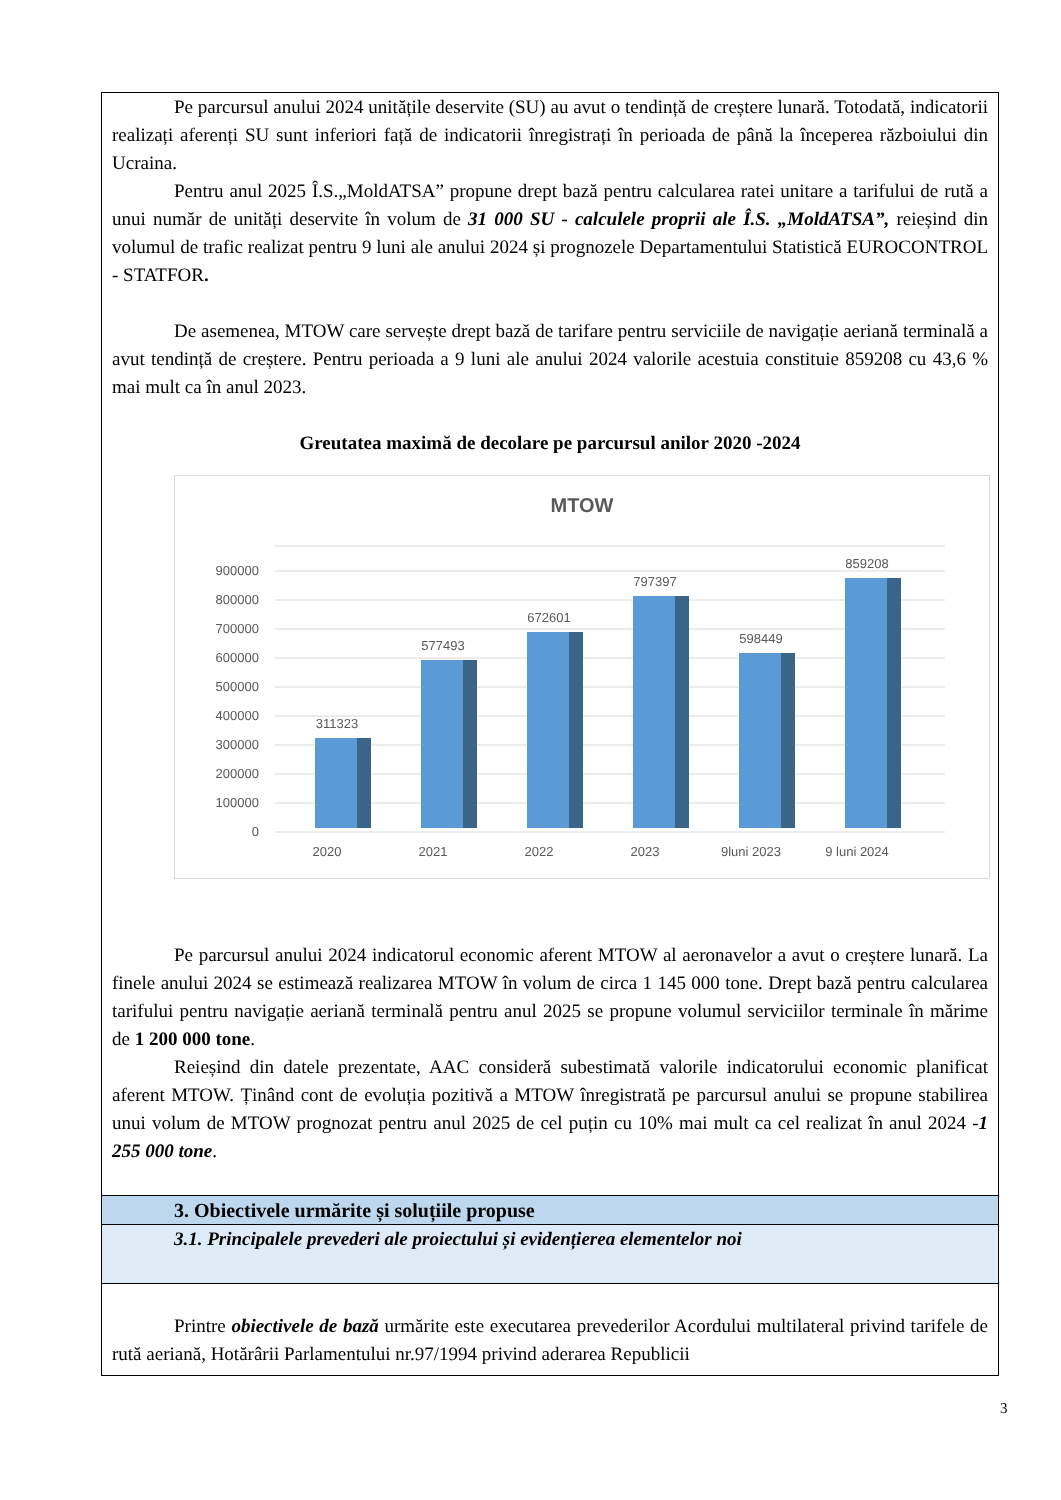Pe parcursul anului 2024 unitățile deservite (SU) au avut o tendință de creștere lunară. Totodată, indicatorii realizați aferenți SU sunt inferiori față de indicatorii înregistrați în perioada de până la începerea războiului din Ucraina.
Pentru anul 2025 Î.S.„MoldATSA” propune drept bază pentru calcularea ratei unitare a tarifului de rută a unui număr de unități deservite în volum de 31 000 SU - calculele proprii ale Î.S. „MoldATSA”, reieșind din volumul de trafic realizat pentru 9 luni ale anului 2024 și prognozele Departamentului Statistică EUROCONTROL - STATFOR.
De asemenea, MTOW care servește drept bază de tarifare pentru serviciile de navigație aeriană terminală a avut tendință de creștere. Pentru perioada a 9 luni ale anului 2024 valorile acestuia constituie 859208 cu 43,6 % mai mult ca în anul 2023.
Greutatea maximă de decolare pe parcursul anilor 2020 -2024
MTOW
0
100000
200000
300000
400000
500000
600000
700000
800000
900000
311323
577493
672601
797397
598449
859208
2020
2021
2022
2023
9luni 2023
9 luni 2024
Pe parcursul anului 2024 indicatorul economic aferent MTOW al aeronavelor a avut o creștere lunară. La finele anului 2024 se estimează realizarea MTOW în volum de circa 1 145 000 tone. Drept bază pentru calcularea tarifului pentru navigație aeriană terminală pentru anul 2025 se propune volumul serviciilor terminale în mărime de 1 200 000 tone.
Reieșind din datele prezentate, AAC consideră subestimată valorile indicatorului economic planificat aferent MTOW. Ținând cont de evoluția pozitivă a MTOW înregistrată pe parcursul anului se propune stabilirea unui volum de MTOW prognozat pentru anul 2025 de cel puțin cu 10% mai mult ca cel realizat în anul 2024 -1 255 000 tone.
3. Obiectivele urmărite și soluțiile propuse
3.1. Principalele prevederi ale proiectului și evidențierea elementelor noi
Printre obiectivele de bază urmărite este executarea prevederilor Acordului multilateral privind tarifele de rută aeriană, Hotărârii Parlamentului nr.97/1994 privind aderarea Republicii
3